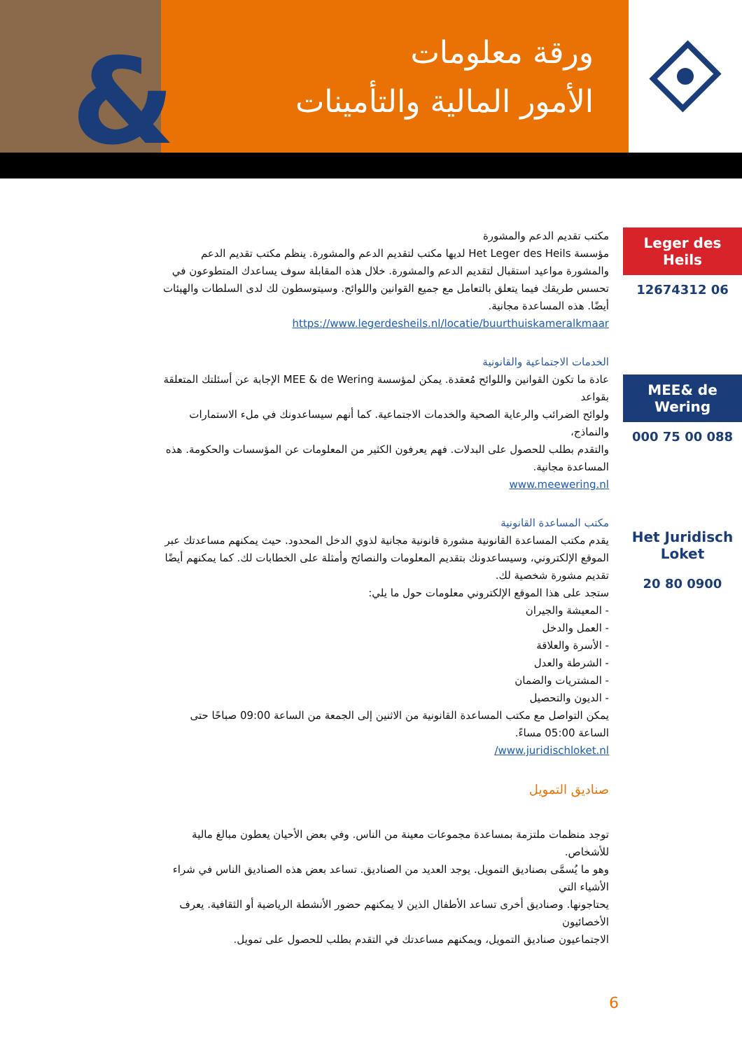&
ورقة معلومات
الأمور المالية والتأمينات
Leger des Heils
06 12674312
MEE& de Wering
088 00 75 000
Het Juridisch Loket
0900 80 20
مكتب تقديم الدعم والمشورة
مؤسسة Het Leger des Heils لديها مكتب لتقديم الدعم والمشورة. ينظم مكتب تقديم الدعم والمشورة مواعيد استقبال لتقديم الدعم والمشورة. خلال هذه المقابلة سوف يساعدك المتطوعون في تحسس طريقك فيما يتعلق بالتعامل مع جميع القوانين واللوائح. وسيتوسطون لك لدى السلطات والهيئات أيضًا. هذه المساعدة مجانية.
https://www.legerdesheils.nl/locatie/buurthuiskameralkmaar
الخدمات الاجتماعية والقانونية
عادة ما تكون القوانين واللوائح مُعقدة. يمكن لمؤسسة MEE & de Wering الإجابة عن أسئلتك المتعلقة بقواعد
ولوائح الضرائب والرعاية الصحية والخدمات الاجتماعية. كما أنهم سيساعدونك في ملء الاستمارات والنماذج،
والتقدم بطلب للحصول على البدلات. فهم يعرفون الكثير من المعلومات عن المؤسسات والحكومة. هذه المساعدة مجانية.
www.meewering.nl
مكتب المساعدة القانونية
يقدم مكتب المساعدة القانونية مشورة قانونية مجانية لذوي الدخل المحدود. حيث يمكنهم مساعدتك عبر الموقع الإلكتروني، وسيساعدونك بتقديم المعلومات والنصائح وأمثلة على الخطابات لك. كما يمكنهم أيضًا تقديم مشورة شخصية لك.
ستجد على هذا الموقع الإلكتروني معلومات حول ما يلي:
- المعيشة والجيران
- العمل والدخل
- الأسرة والعلاقة
- الشرطة والعدل
- المشتريات والضمان
- الديون والتحصيل
يمكن التواصل مع مكتب المساعدة القانونية من الاثنين إلى الجمعة من الساعة 09:00 صباحًا حتى الساعة 05:00 مساءً.
www.juridischloket.nl/
صناديق التمويل
توجد منظمات ملتزمة بمساعدة مجموعات معينة من الناس. وفي بعض الأحيان يعطون مبالغ مالية للأشخاص.
وهو ما يُسمَّى بصناديق التمويل. يوجد العديد من الصناديق. تساعد بعض هذه الصناديق الناس في شراء الأشياء التي
يحتاجونها. وصناديق أخرى تساعد الأطفال الذين لا يمكنهم حضور الأنشطة الرياضية أو الثقافية. يعرف الأخصائيون
الاجتماعيون صناديق التمويل، ويمكنهم مساعدتك في التقدم بطلب للحصول على تمويل.
6